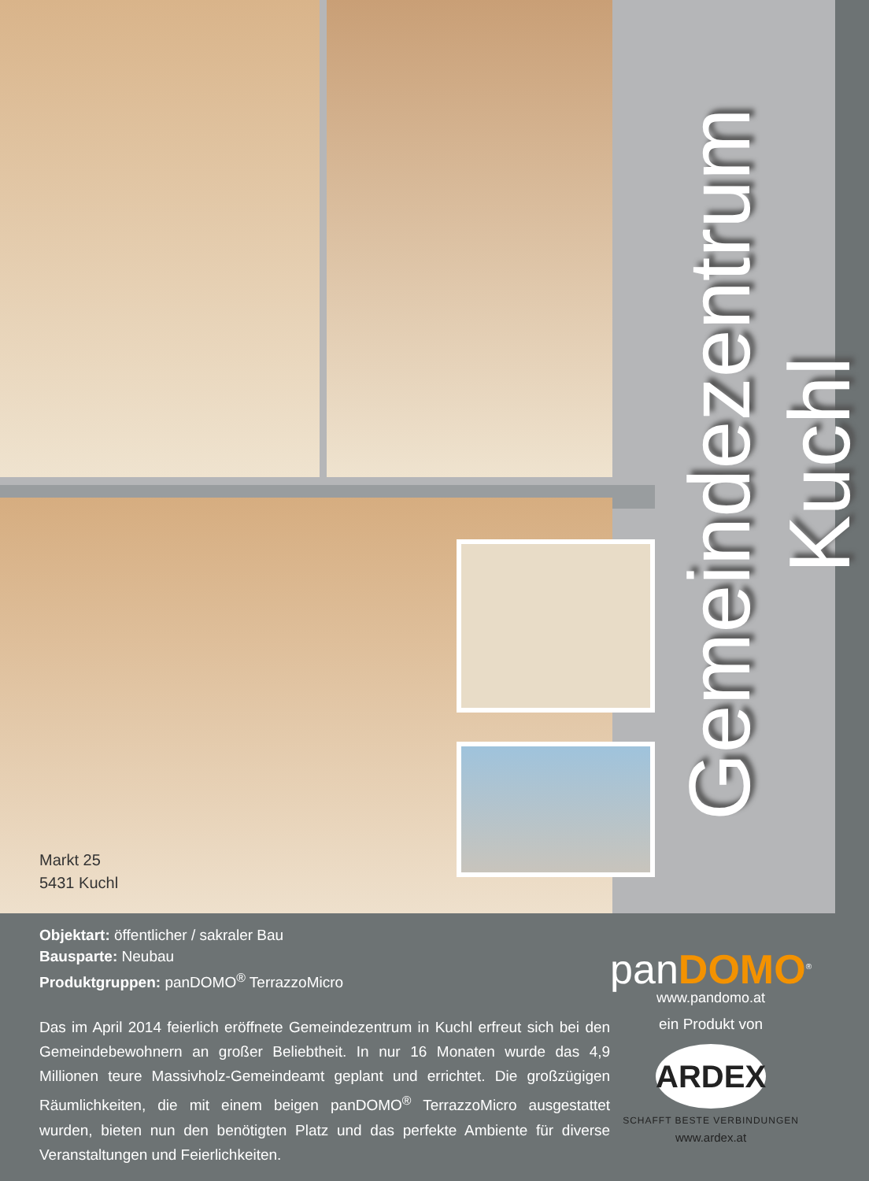Markt 25
5431 Kuchl
Gemeindezentrum Kuchl
Objektart: öffentlicher / sakraler Bau
Bausparte: Neubau
Produktgruppen: panDOMO<sup>®</sup> TerrazzoMicro
Das im April 2014 feierlich eröffnete Gemeindezentrum in Kuchl erfreut sich bei den Gemeindebewohnern an großer Beliebtheit. In nur 16 Monaten wurde das 4,9 Millionen teure Massivholz-Gemeindeamt geplant und errichtet. Die großzügigen Räumlichkeiten, die mit einem beigen panDOMO<sup>®</sup> TerrazzoMicro ausgestattet wurden, bieten nun den benötigten Platz und das perfekte Ambiente für diverse Veranstaltungen und Feierlichkeiten.
panDOMO<sup>®</sup>
www.pandomo.at
ein Produkt von
ARDEX
SCHAFFT BESTE VERBINDUNGEN
www.ardex.at